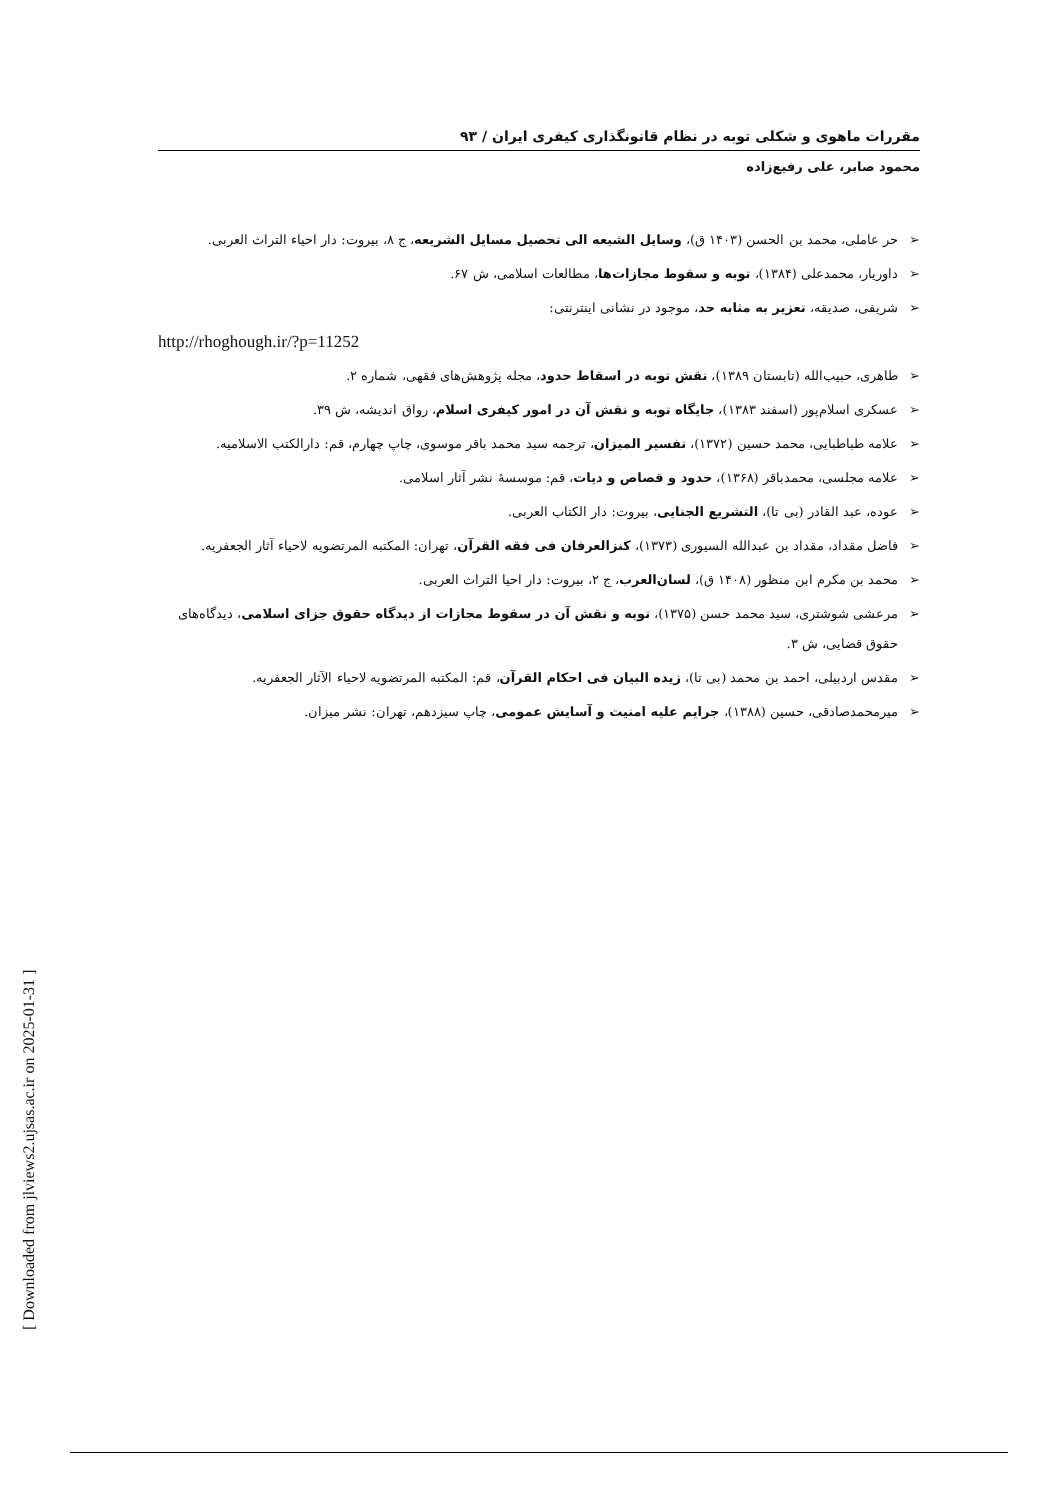مقررات ماهوی و شکلی توبه در نظام قانونگذاری کیفری ایران / ۹۳
محمود صابر، علی رفیع‌زاده
➢ حر عاملی، محمد بن الحسن (۱۴۰۳ ق)، وسایل الشیعه الی تحصیل مسایل الشریعه، ج ۸، بیروت: دار احیاء التراث العربی.
➢ داوریار، محمدعلی (۱۳۸۴)، توبه و سقوط مجازات‌ها، مطالعات اسلامی، ش ۶۷.
➢ شریفی، صدیقه، تعزیر به مثابه حد، موجود در نشانی اینترنتی:
http://rhoghough.ir/?p=11252
➢ طاهری، حبیب‌الله (تابستان ۱۳۸۹)، نقش توبه در اسقاط حدود، مجله پژوهش‌های فقهی، شماره ۲.
➢ عسکری اسلام‌پور (اسفند ۱۳۸۳)، جایگاه توبه و نقش آن در امور کیفری اسلام، رواق اندیشه، ش ۳۹.
➢ علامه طباطبایی، محمد حسین (۱۳۷۲)، تفسیر المیزان، ترجمه سید محمد باقر موسوی، چاپ چهارم، قم: دارالکتب الاسلامیه.
➢ علامه مجلسی، محمدباقر (۱۳۶۸)، حدود و قصاص و دیات، قم: موسسهٔ نشر آثار اسلامی.
➢ عوده، عبد القادر (بی تا)، التشریع الجنایی، بیروت: دار الکتاب العربی.
➢ فاضل مقداد، مقداد بن عبدالله السیوری (۱۳۷۳)، کنزالعرفان فی فقه القرآن، تهران: المکتبه المرتضویه لاحیاء آثار الجعفریه.
➢ محمد بن مکرم ابن منظور (۱۴۰۸ ق)، لسان‌العرب، ج ۲، بیروت: دار احیا التراث العربی.
➢ مرعشی شوشتری، سید محمد حسن (۱۳۷۵)، توبه و نقش آن در سقوط مجازات از دیدگاه حقوق جزای اسلامی، دیدگاه‌های حقوق قضایی، ش ۳.
➢ مقدس اردبیلی، احمد بن محمد (بی تا)، زیده البیان فی احکام القرآن، قم: المکتبه المرتضویه لاحیاء الآثار الجعفریه.
➢ میرمحمدصادقی، حسین (۱۳۸۸)، جرایم علیه امنیت و آسایش عمومی، چاپ سیزدهم، تهران: نشر میزان.
[ Downloaded from jlviews2.ujsas.ac.ir on 2025-01-31 ]